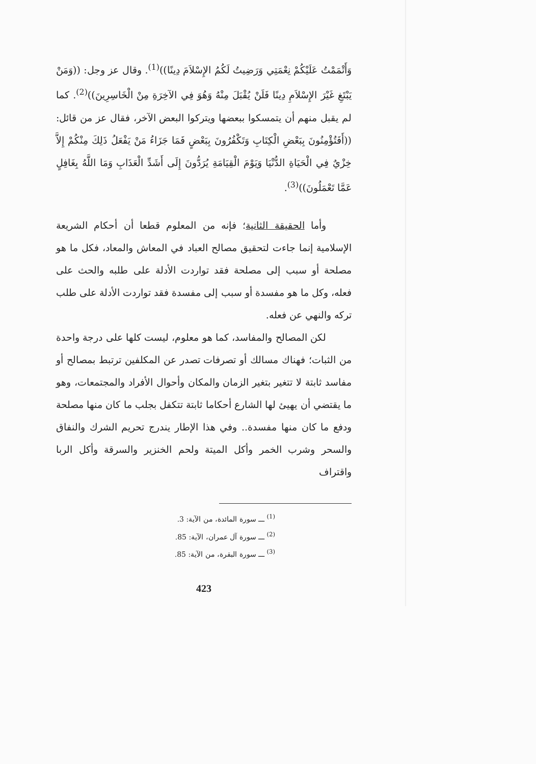وَأَتْمَمْتُ عَلَيْكُمْ نِعْمَتِي وَرَضِيتُ لَكُمُ الإِسْلاَمَ دِينًا))<sup>(1)</sup>. وقال عز وجل: ((وَمَنْ يَبْتَغِ غَيْرَ الإِسْلاَمِ دِينًا فَلَنْ يُقْبَلَ مِنْهُ وَهُوَ فِي الآخِرَةِ مِنْ الْخَاسِرِينَ))<sup>(2)</sup>. كما لم يقبل منهم أن يتمسكوا ببعضها ويتركوا البعض الآخر، فقال عز من قائل: ((أَفَتُؤْمِنُونَ بِبَعْضِ الْكِتَابِ وَتَكْفُرُونَ بِبَعْضٍ فَمَا جَزَاءُ مَنْ يَفْعَلُ ذَلِكَ مِنْكُمْ إِلاَّ خِزْيٌ فِي الْحَيَاةِ الدُّنْيَا وَيَوْمَ الْقِيَامَةِ يُرَدُّونَ إِلَى أَشَدِّ الْعَذَابِ وَمَا اللَّهُ بِغَافِلٍ عَمَّا تَعْمَلُونَ))<sup>(3)</sup>.
وأما الحقيقة الثانية؛ فإنه من المعلوم قطعا أن أحكام الشريعة الإسلامية إنما جاءت لتحقيق مصالح العباد في المعاش والمعاد، فكل ما هو مصلحة أو سبب إلى مصلحة فقد تواردت الأدلة على طلبه والحث على فعله، وكل ما هو مفسدة أو سبب إلى مفسدة فقد تواردت الأدلة على طلب تركه والنهي عن فعله.
لكن المصالح والمفاسد، كما هو معلوم، ليست كلها على درجة واحدة من الثبات؛ فهناك مسالك أو تصرفات تصدر عن المكلفين ترتبط بمصالح أو مفاسد ثابتة لا تتغير بتغير الزمان والمكان وأحوال الأفراد والمجتمعات، وهو ما يقتضي أن يهيئ لها الشارع أحكاما ثابتة تتكفل بجلب ما كان منها مصلحة ودفع ما كان منها مفسدة.. وفي هذا الإطار يندرج تحريم الشرك والنفاق والسحر وشرب الخمر وأكل الميتة ولحم الخنزير والسرقة وأكل الربا واقتراف
<sup>(1)</sup> ـــ سورة المائدة، من الآية: 3.
<sup>(2)</sup> ـــ سورة آل عمران، الآية: 85.
<sup>(3)</sup> ـــ سورة البقرة، من الآية: 85.
423